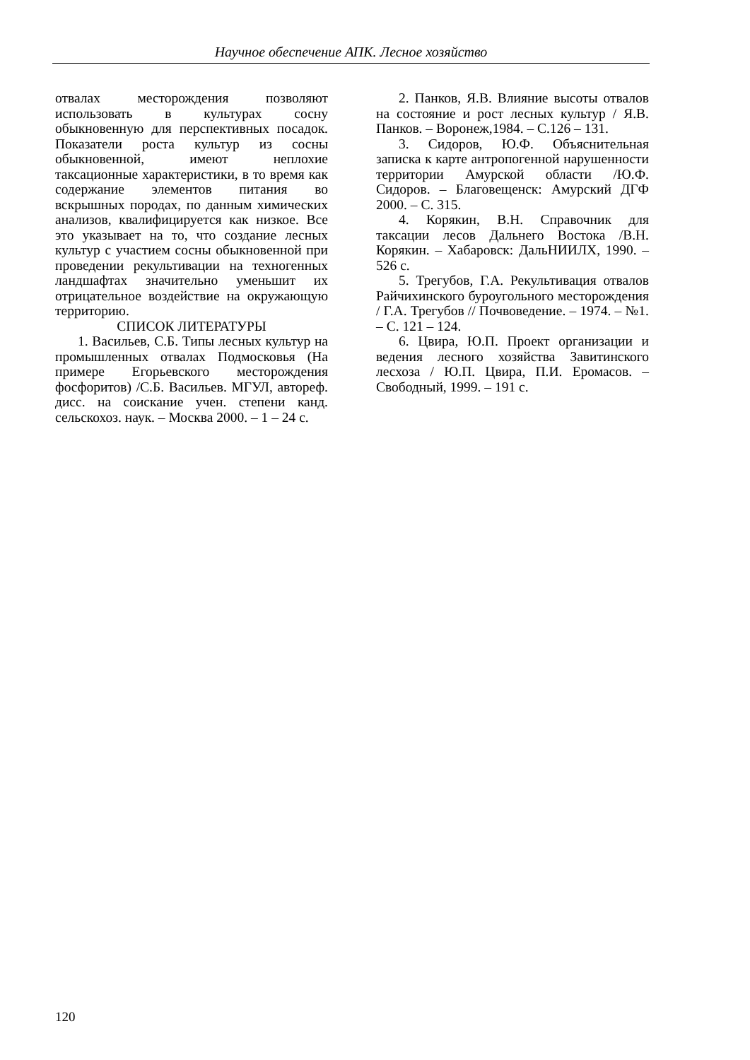Научное обеспечение АПК. Лесное хозяйство
отвалах месторождения позволяют использовать в культурах сосну обыкновенную для перспективных посадок. Показатели роста культур из сосны обыкновенной, имеют неплохие таксационные характеристики, в то время как содержание элементов питания во вскрышных породах, по данным химических анализов, квалифицируется как низкое. Все это указывает на то, что создание лесных культур с участием сосны обыкновенной при проведении рекультивации на техногенных ландшафтах значительно уменьшит их отрицательное воздействие на окружающую территорию.
СПИСОК ЛИТЕРАТУРЫ
1. Васильев, С.Б. Типы лесных культур на промышленных отвалах Подмосковья (На примере Егорьевского месторождения фосфоритов) /С.Б. Васильев. МГУЛ, автореф. дисс. на соискание учен. степени канд. сельскохоз. наук. – Москва 2000. – 1 – 24 с.
2. Панков, Я.В. Влияние высоты отвалов на состояние и рост лесных культур / Я.В. Панков. – Воронеж,1984. – С.126 – 131.
3. Сидоров, Ю.Ф. Объяснительная записка к карте антропогенной нарушенности территории Амурской области /Ю.Ф. Сидоров. – Благовещенск: Амурский ДГФ 2000. – С. 315.
4. Корякин, В.Н. Справочник для таксации лесов Дальнего Востока /В.Н. Корякин. – Хабаровск: ДальНИИЛХ, 1990. – 526 с.
5. Трегубов, Г.А. Рекультивация отвалов Райчихинского буроугольного месторождения / Г.А. Трегубов // Почвоведение. – 1974. – №1. – С. 121 – 124.
6. Цвира, Ю.П. Проект организации и ведения лесного хозяйства Завитинского лесхоза / Ю.П. Цвира, П.И. Еромасов. – Свободный, 1999. – 191 с.
120